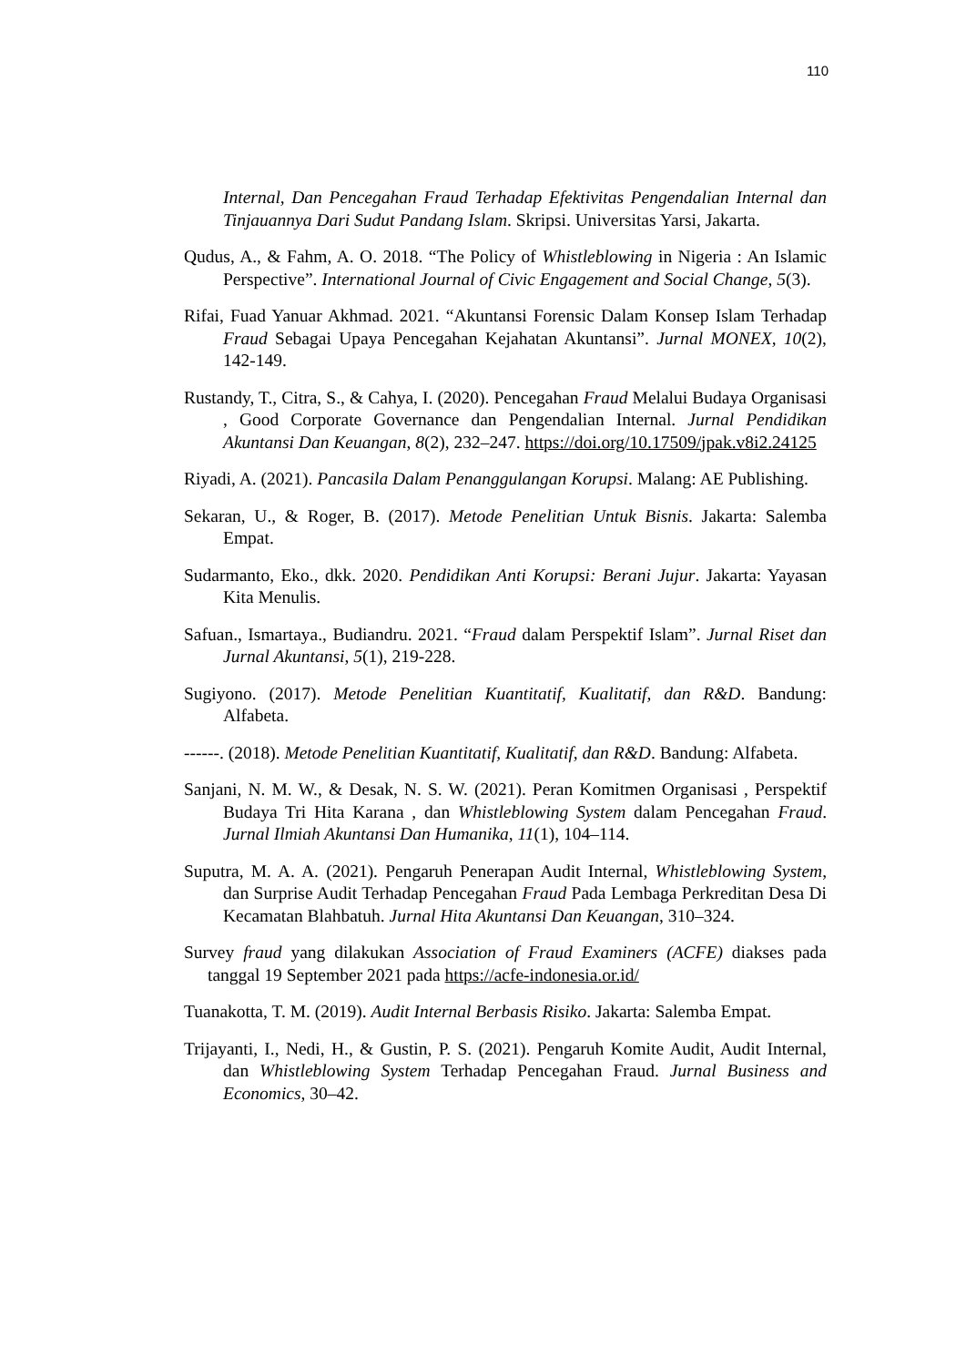110
Internal, Dan Pencegahan Fraud Terhadap Efektivitas Pengendalian Internal dan Tinjauannya Dari Sudut Pandang Islam. Skripsi. Universitas Yarsi, Jakarta.
Qudus, A., & Fahm, A. O. 2018. “The Policy of Whistleblowing in Nigeria : An Islamic Perspective”. International Journal of Civic Engagement and Social Change, 5(3).
Rifai, Fuad Yanuar Akhmad. 2021. “Akuntansi Forensic Dalam Konsep Islam Terhadap Fraud Sebagai Upaya Pencegahan Kejahatan Akuntansi”. Jurnal MONEX, 10(2), 142-149.
Rustandy, T., Citra, S., & Cahya, I. (2020). Pencegahan Fraud Melalui Budaya Organisasi , Good Corporate Governance dan Pengendalian Internal. Jurnal Pendidikan Akuntansi Dan Keuangan, 8(2), 232–247. https://doi.org/10.17509/jpak.v8i2.24125
Riyadi, A. (2021). Pancasila Dalam Penanggulangan Korupsi. Malang: AE Publishing.
Sekaran, U., & Roger, B. (2017). Metode Penelitian Untuk Bisnis. Jakarta: Salemba Empat.
Sudarmanto, Eko., dkk. 2020. Pendidikan Anti Korupsi: Berani Jujur. Jakarta: Yayasan Kita Menulis.
Safuan., Ismartaya., Budiandru. 2021. “Fraud dalam Perspektif Islam”. Jurnal Riset dan Jurnal Akuntansi, 5(1), 219-228.
Sugiyono. (2017). Metode Penelitian Kuantitatif, Kualitatif, dan R&D. Bandung: Alfabeta.
------. (2018). Metode Penelitian Kuantitatif, Kualitatif, dan R&D. Bandung: Alfabeta.
Sanjani, N. M. W., & Desak, N. S. W. (2021). Peran Komitmen Organisasi , Perspektif Budaya Tri Hita Karana , dan Whistleblowing System dalam Pencegahan Fraud. Jurnal Ilmiah Akuntansi Dan Humanika, 11(1), 104–114.
Suputra, M. A. A. (2021). Pengaruh Penerapan Audit Internal, Whistleblowing System, dan Surprise Audit Terhadap Pencegahan Fraud Pada Lembaga Perkreditan Desa Di Kecamatan Blahbatuh. Jurnal Hita Akuntansi Dan Keuangan, 310–324.
Survey fraud yang dilakukan Association of Fraud Examiners (ACFE) diakses pada tanggal 19 September 2021 pada https://acfe-indonesia.or.id/
Tuanakotta, T. M. (2019). Audit Internal Berbasis Risiko. Jakarta: Salemba Empat.
Trijayanti, I., Nedi, H., & Gustin, P. S. (2021). Pengaruh Komite Audit, Audit Internal, dan Whistleblowing System Terhadap Pencegahan Fraud. Jurnal Business and Economics, 30–42.